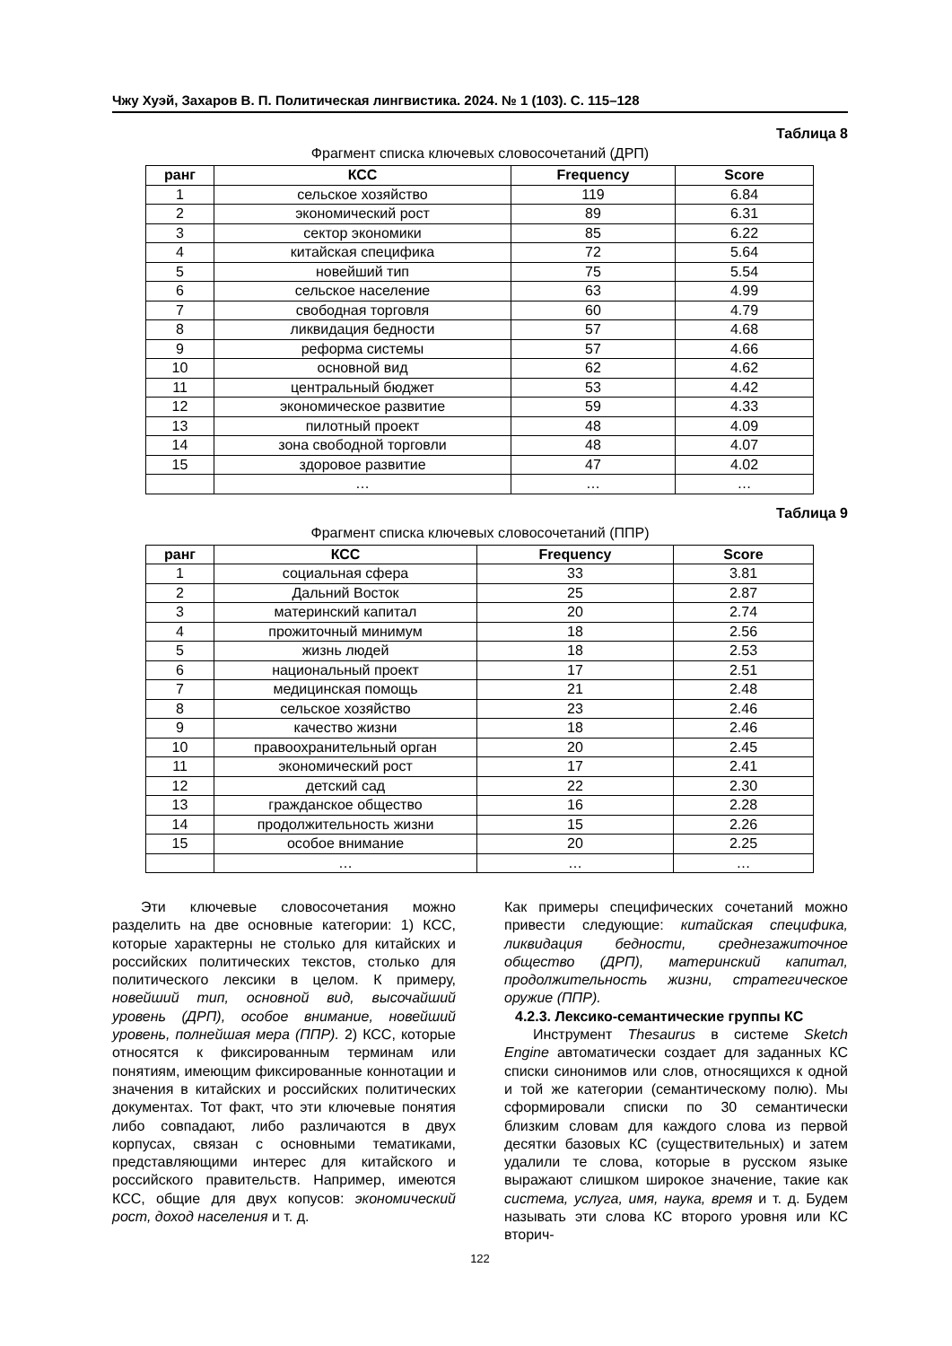Чжу Хуэй, Захаров В. П. Политическая лингвистика. 2024. № 1 (103). С. 115–128
Таблица 8
Фрагмент списка ключевых словосочетаний (ДРП)
| ранг | КСС | Frequency | Score |
| --- | --- | --- | --- |
| 1 | сельское хозяйство | 119 | 6.84 |
| 2 | экономический рост | 89 | 6.31 |
| 3 | сектор экономики | 85 | 6.22 |
| 4 | китайская специфика | 72 | 5.64 |
| 5 | новейший тип | 75 | 5.54 |
| 6 | сельское население | 63 | 4.99 |
| 7 | свободная торговля | 60 | 4.79 |
| 8 | ликвидация бедности | 57 | 4.68 |
| 9 | реформа системы | 57 | 4.66 |
| 10 | основной вид | 62 | 4.62 |
| 11 | центральный бюджет | 53 | 4.42 |
| 12 | экономическое развитие | 59 | 4.33 |
| 13 | пилотный проект | 48 | 4.09 |
| 14 | зона свободной торговли | 48 | 4.07 |
| 15 | здоровое развитие | 47 | 4.02 |
| | … | … | … |
Таблица 9
Фрагмент списка ключевых словосочетаний (ППР)
| ранг | КСС | Frequency | Score |
| --- | --- | --- | --- |
| 1 | социальная сфера | 33 | 3.81 |
| 2 | Дальний Восток | 25 | 2.87 |
| 3 | материнский капитал | 20 | 2.74 |
| 4 | прожиточный минимум | 18 | 2.56 |
| 5 | жизнь людей | 18 | 2.53 |
| 6 | национальный проект | 17 | 2.51 |
| 7 | медицинская помощь | 21 | 2.48 |
| 8 | сельское хозяйство | 23 | 2.46 |
| 9 | качество жизни | 18 | 2.46 |
| 10 | правоохранительный орган | 20 | 2.45 |
| 11 | экономический рост | 17 | 2.41 |
| 12 | детский сад | 22 | 2.30 |
| 13 | гражданское общество | 16 | 2.28 |
| 14 | продолжительность жизни | 15 | 2.26 |
| 15 | особое внимание | 20 | 2.25 |
| | … | … | … |
Эти ключевые словосочетания можно разделить на две основные категории: 1) КСС, которые характерны не столько для китайских и российских политических текстов, столько для политического лексики в целом. К примеру, новейший тип, основной вид, высочайший уровень (ДРП), особое внимание, новейший уровень, полнейшая мера (ППР). 2) КСС, которые относятся к фиксированным терминам или понятиям, имеющим фиксированные коннотации и значения в китайских и российских политических документах. Тот факт, что эти ключевые понятия либо совпадают, либо различаются в двух корпусах, связан с основными тематиками, представляющими интерес для китайского и российского правительств. Например, имеются КСС, общие для двух копусов: экономический рост, доход населения и т. д.
Как примеры специфических сочетаний можно привести следующие: китайская специфика, ликвидация бедности, среднезажиточное общество (ДРП), материнский капитал, продолжительность жизни, стратегическое оружие (ППР).
4.2.3. Лексико-семантические группы КС
Инструмент Thesaurus в системе Sketch Engine автоматически создает для заданных КС списки синонимов или слов, относящихся к одной и той же категории (семантическому полю). Мы сформировали списки по 30 семантически близким словам для каждого слова из первой десятки базовых КС (существительных) и затем удалили те слова, которые в русском языке выражают слишком широкое значение, такие как система, услуга, имя, наука, время и т. д. Будем называть эти слова КС второго уровня или КС вторич-
122